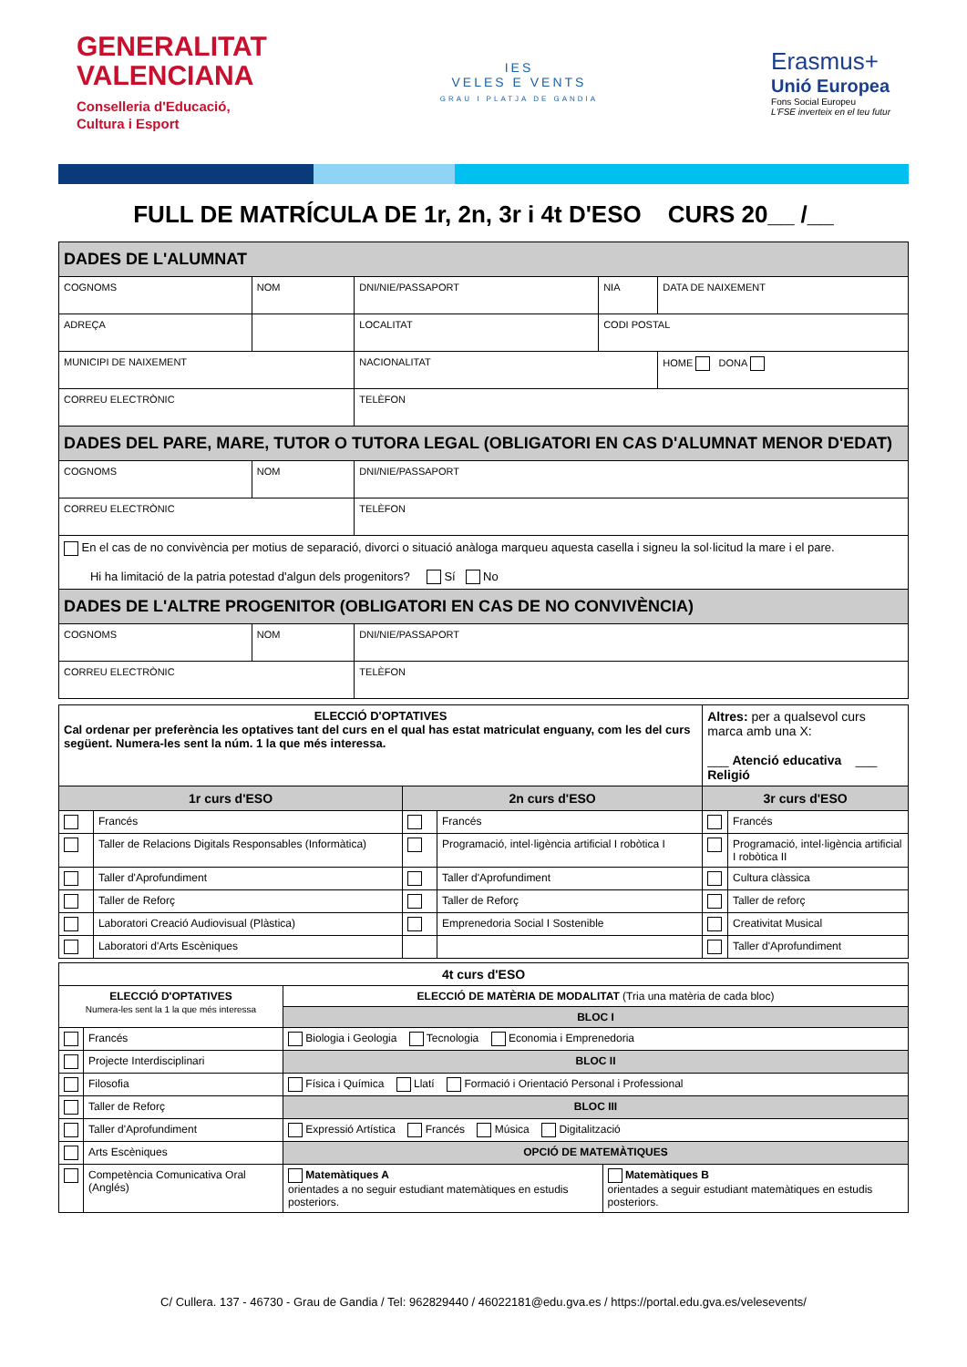GENERALITAT
VALENCIANA
Conselleria d'Educació,
Cultura i Esport
IES
VELES E VENTS
GRAU I PLATJA DE GANDIA
Erasmus+
Unió Europea
Fons Social Europeu
L'FSE inverteix en el teu futur
FULL DE MATRÍCULA DE 1r, 2n, 3r i 4t D'ESO CURS 20__ /__
| DADES DE L'ALUMNAT | | | | |
| COGNOMS | NOM | DNI/NIE/PASSAPORT | NIA | DATA DE NAIXEMENT |
| ADREÇA | | LOCALITAT | CODI POSTAL | |
| MUNICIPI DE NAIXEMENT | | NACIONALITAT | | HOME DONA |
| CORREU ELECTRÒNIC | | TELÈFON | | |
| DADES DEL PARE, MARE, TUTOR O TUTORA LEGAL (OBLIGATORI EN CAS D'ALUMNAT MENOR D'EDAT) | | | | |
| COGNOMS | NOM | DNI/NIE/PASSAPORT | | |
| CORREU ELECTRÒNIC | | TELÈFON | | |
| En el cas de no convivència per motius de separació, divorci o situació anàloga marqueu aquesta casella i signeu la sol·licitud la mare i el pare. Hi ha limitació de la patria potestad d'algun dels progenitors? Sí No | | | | |
| DADES DE L'ALTRE PROGENITOR (OBLIGATORI EN CAS DE NO CONVIVÈNCIA) | | | | |
| COGNOMS | NOM | DNI/NIE/PASSAPORT | | |
| CORREU ELECTRÒNIC | | TELÈFON | | |
| ELECCIÓ D'OPTATIVES Cal ordenar per preferència les optatives tant del curs en el qual has estat matriculat enguany, com les del curs següent. Numera-les sent la núm. 1 la que més interessa. | | | | Altres: per a qualsevol curs marca amb una X: ___ Atenció educativa ___ Religió | |
| 1r curs d'ESO | | 2n curs d'ESO | | 3r curs d'ESO | |
| | Francés | | Francés | | Francés |
| | Taller de Relacions Digitals Responsables (Informàtica) | | Programació, intel·ligència artificial I robòtica I | | Programació, intel·ligència artificial I robòtica II |
| | Taller d'Aprofundiment | | Taller d'Aprofundiment | | Cultura clàssica |
| | Taller de Reforç | | Taller de Reforç | | Taller de reforç |
| | Laboratori Creació Audiovisual (Plàstica) | | Emprenedoria Social I Sostenible | | Creativitat Musical |
| | Laboratori d'Arts Escèniques | | | | Taller d'Aprofundiment |
| 4t curs d'ESO | | | |
| ELECCIÓ D'OPTATIVES Numera-les sent la 1 la que més interessa | | ELECCIÓ DE MATÈRIA DE MODALITAT (Tria una matèria de cada bloc) | |
| | | BLOC I | |
| | Francés | Biologia i Geologia Tecnologia Economia i Emprenedoria | |
| | Projecte Interdisciplinari | BLOC II | |
| | Filosofia | Física i Química Llatí Formació i Orientació Personal i Professional | |
| | Taller de Reforç | BLOC III | |
| | Taller d'Aprofundiment | Expressió Artística Francés Música Digitalització | |
| | Arts Escèniques | OPCIÓ DE MATEMÀTIQUES | |
| | Competència Comunicativa Oral (Anglés) | Matemàtiques A orientades a no seguir estudiant matemàtiques en estudis posteriors. | Matemàtiques B orientades a seguir estudiant matemàtiques en estudis posteriors. |
C/ Cullera. 137 - 46730 - Grau de Gandia / Tel: 962829440 / 46022181@edu.gva.es / https://portal.edu.gva.es/velesevents/